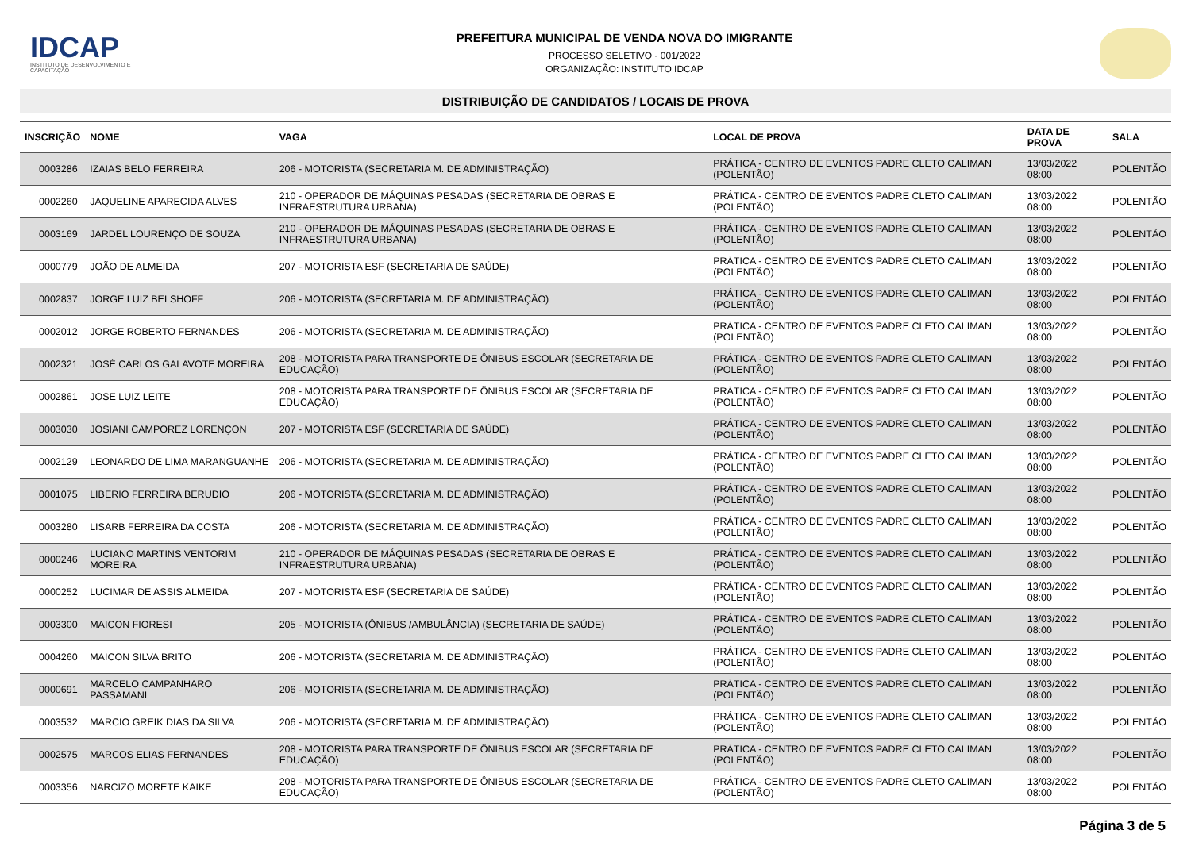IDCAP
INSTITUTO DE DESENVOLVIMENTO E CAPACITAÇÃO
PREFEITURA MUNICIPAL DE VENDA NOVA DO IMIGRANTE
PROCESSO SELETIVO - 001/2022
ORGANIZAÇÃO: INSTITUTO IDCAP
DISTRIBUIÇÃO DE CANDIDATOS / LOCAIS DE PROVA
| INSCRIÇÃO | NOME | VAGA | LOCAL DE PROVA | DATA DE PROVA | SALA |
| --- | --- | --- | --- | --- | --- |
| 0003286 | IZAIAS BELO FERREIRA | 206 - MOTORISTA (SECRETARIA M. DE ADMINISTRAÇÃO) | PRÁTICA - CENTRO DE EVENTOS PADRE CLETO CALIMAN (POLENTÃO) | 13/03/2022 08:00 | POLENTÃO |
| 0002260 | JAQUELINE APARECIDA ALVES | 210 - OPERADOR DE MÁQUINAS PESADAS (SECRETARIA DE OBRAS E INFRAESTRUTURA URBANA) | PRÁTICA - CENTRO DE EVENTOS PADRE CLETO CALIMAN (POLENTÃO) | 13/03/2022 08:00 | POLENTÃO |
| 0003169 | JARDEL LOURENÇO DE SOUZA | 210 - OPERADOR DE MÁQUINAS PESADAS (SECRETARIA DE OBRAS E INFRAESTRUTURA URBANA) | PRÁTICA - CENTRO DE EVENTOS PADRE CLETO CALIMAN (POLENTÃO) | 13/03/2022 08:00 | POLENTÃO |
| 0000779 | JOÃO DE ALMEIDA | 207 - MOTORISTA ESF (SECRETARIA DE SAÚDE) | PRÁTICA - CENTRO DE EVENTOS PADRE CLETO CALIMAN (POLENTÃO) | 13/03/2022 08:00 | POLENTÃO |
| 0002837 | JORGE LUIZ BELSHOFF | 206 - MOTORISTA (SECRETARIA M. DE ADMINISTRAÇÃO) | PRÁTICA - CENTRO DE EVENTOS PADRE CLETO CALIMAN (POLENTÃO) | 13/03/2022 08:00 | POLENTÃO |
| 0002012 | JORGE ROBERTO FERNANDES | 206 - MOTORISTA (SECRETARIA M. DE ADMINISTRAÇÃO) | PRÁTICA - CENTRO DE EVENTOS PADRE CLETO CALIMAN (POLENTÃO) | 13/03/2022 08:00 | POLENTÃO |
| 0002321 | JOSÉ CARLOS GALAVOTE MOREIRA | 208 - MOTORISTA PARA TRANSPORTE DE ÔNIBUS ESCOLAR (SECRETARIA DE EDUCAÇÃO) | PRÁTICA - CENTRO DE EVENTOS PADRE CLETO CALIMAN (POLENTÃO) | 13/03/2022 08:00 | POLENTÃO |
| 0002861 | JOSE LUIZ LEITE | 208 - MOTORISTA PARA TRANSPORTE DE ÔNIBUS ESCOLAR (SECRETARIA DE EDUCAÇÃO) | PRÁTICA - CENTRO DE EVENTOS PADRE CLETO CALIMAN (POLENTÃO) | 13/03/2022 08:00 | POLENTÃO |
| 0003030 | JOSIANI CAMPOREZ LORENÇON | 207 - MOTORISTA ESF (SECRETARIA DE SAÚDE) | PRÁTICA - CENTRO DE EVENTOS PADRE CLETO CALIMAN (POLENTÃO) | 13/03/2022 08:00 | POLENTÃO |
| 0002129 | LEONARDO DE LIMA MARANGUANHE | 206 - MOTORISTA (SECRETARIA M. DE ADMINISTRAÇÃO) | PRÁTICA - CENTRO DE EVENTOS PADRE CLETO CALIMAN (POLENTÃO) | 13/03/2022 08:00 | POLENTÃO |
| 0001075 | LIBERIO FERREIRA BERUDIO | 206 - MOTORISTA (SECRETARIA M. DE ADMINISTRAÇÃO) | PRÁTICA - CENTRO DE EVENTOS PADRE CLETO CALIMAN (POLENTÃO) | 13/03/2022 08:00 | POLENTÃO |
| 0003280 | LISARB FERREIRA DA COSTA | 206 - MOTORISTA (SECRETARIA M. DE ADMINISTRAÇÃO) | PRÁTICA - CENTRO DE EVENTOS PADRE CLETO CALIMAN (POLENTÃO) | 13/03/2022 08:00 | POLENTÃO |
| 0000246 | LUCIANO MARTINS VENTORIM MOREIRA | 210 - OPERADOR DE MÁQUINAS PESADAS (SECRETARIA DE OBRAS E INFRAESTRUTURA URBANA) | PRÁTICA - CENTRO DE EVENTOS PADRE CLETO CALIMAN (POLENTÃO) | 13/03/2022 08:00 | POLENTÃO |
| 0000252 | LUCIMAR DE ASSIS ALMEIDA | 207 - MOTORISTA ESF (SECRETARIA DE SAÚDE) | PRÁTICA - CENTRO DE EVENTOS PADRE CLETO CALIMAN (POLENTÃO) | 13/03/2022 08:00 | POLENTÃO |
| 0003300 | MAICON FIORESI | 205 - MOTORISTA (ÔNIBUS /AMBULÂNCIA) (SECRETARIA DE SAÚDE) | PRÁTICA - CENTRO DE EVENTOS PADRE CLETO CALIMAN (POLENTÃO) | 13/03/2022 08:00 | POLENTÃO |
| 0004260 | MAICON SILVA BRITO | 206 - MOTORISTA (SECRETARIA M. DE ADMINISTRAÇÃO) | PRÁTICA - CENTRO DE EVENTOS PADRE CLETO CALIMAN (POLENTÃO) | 13/03/2022 08:00 | POLENTÃO |
| 0000691 | MARCELO CAMPANHARO PASSAMANI | 206 - MOTORISTA (SECRETARIA M. DE ADMINISTRAÇÃO) | PRÁTICA - CENTRO DE EVENTOS PADRE CLETO CALIMAN (POLENTÃO) | 13/03/2022 08:00 | POLENTÃO |
| 0003532 | MARCIO GREIK DIAS DA SILVA | 206 - MOTORISTA (SECRETARIA M. DE ADMINISTRAÇÃO) | PRÁTICA - CENTRO DE EVENTOS PADRE CLETO CALIMAN (POLENTÃO) | 13/03/2022 08:00 | POLENTÃO |
| 0002575 | MARCOS ELIAS FERNANDES | 208 - MOTORISTA PARA TRANSPORTE DE ÔNIBUS ESCOLAR (SECRETARIA DE EDUCAÇÃO) | PRÁTICA - CENTRO DE EVENTOS PADRE CLETO CALIMAN (POLENTÃO) | 13/03/2022 08:00 | POLENTÃO |
| 0003356 | NARCIZO MORETE KAIKE | 208 - MOTORISTA PARA TRANSPORTE DE ÔNIBUS ESCOLAR (SECRETARIA DE EDUCAÇÃO) | PRÁTICA - CENTRO DE EVENTOS PADRE CLETO CALIMAN (POLENTÃO) | 13/03/2022 08:00 | POLENTÃO |
Página 3 de 5